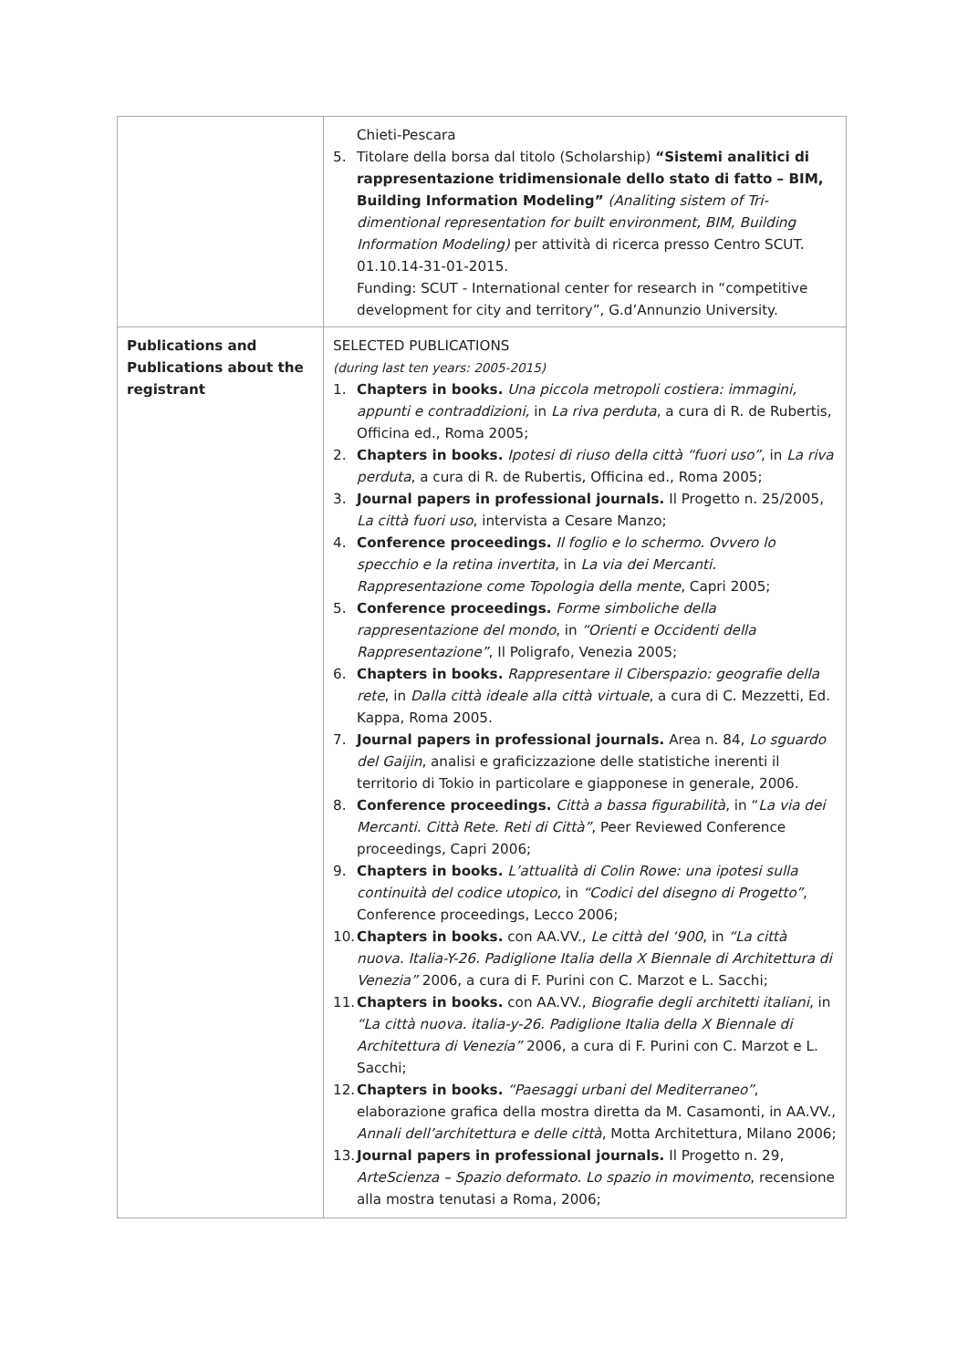| | Chieti-Pescara 5. Titolare della borsa dal titolo (Scholarship) “Sistemi analitici di rappresentazione tridimensionale dello stato di fatto – BIM, Building Information Modeling” (Analiting sistem of Tri-dimentional representation for built environment, BIM, Building Information Modeling) per attività di ricerca presso Centro SCUT. 01.10.14-31-01-2015. Funding: SCUT - International center for research in “competitive development for city and territory”, G.d’Annunzio University. |
| Publications and Publications about the registrant | SELECTED PUBLICATIONS (during last ten years: 2005-2015) 1. Chapters in books. Una piccola metropoli costiera: immagini, appunti e contraddizioni, in La riva perduta , a cura di R. de Rubertis, Officina ed., Roma 2005; 2. Chapters in books. Ipotesi di riuso della città “fuori uso” , in La riva perduta , a cura di R. de Rubertis, Officina ed., Roma 2005; 3. Journal papers in professional journals. Il Progetto n. 25/2005, La città fuori uso , intervista a Cesare Manzo; 4. Conference proceedings. Il foglio e lo schermo. Ovvero lo specchio e la retina invertita , in La via dei Mercanti. Rappresentazione come Topologia della mente , Capri 2005; 5. Conference proceedings. Forme simboliche della rappresentazione del mondo , in “Orienti e Occidenti della Rappresentazione” , Il Poligrafo, Venezia 2005; 6. Chapters in books. Rappresentare il Ciberspazio: geografie della rete , in Dalla città ideale alla città virtuale , a cura di C. Mezzetti, Ed. Kappa, Roma 2005. 7. Journal papers in professional journals. Area n. 84, Lo sguardo del Gaijin , analisi e graficizzazione delle statistiche inerenti il territorio di Tokio in particolare e giapponese in generale, 2006. 8. Conference proceedings. Città a bassa figurabilità , in “ La via dei Mercanti. Città Rete. Reti di Città” , Peer Reviewed Conference proceedings, Capri 2006; 9. Chapters in books. L’attualità di Colin Rowe: una ipotesi sulla continuità del codice utopico , in “Codici del disegno di Progetto” , Conference proceedings, Lecco 2006; 10. Chapters in books. con AA.VV., Le città del ‘900 , in “La città nuova. Italia-Y-26. Padiglione Italia della X Biennale di Architettura di Venezia” 2006, a cura di F. Purini con C. Marzot e L. Sacchi; 11. Chapters in books. con AA.VV., Biografie degli architetti italiani , in “La città nuova. italia-y-26. Padiglione Italia della X Biennale di Architettura di Venezia” 2006, a cura di F. Purini con C. Marzot e L. Sacchi; 12. Chapters in books. “Paesaggi urbani del Mediterraneo” , elaborazione grafica della mostra diretta da M. Casamonti, in AA.VV., Annali dell’architettura e delle città , Motta Architettura, Milano 2006; 13. Journal papers in professional journals. Il Progetto n. 29, ArteScienza – Spazio deformato. Lo spazio in movimento , recensione alla mostra tenutasi a Roma, 2006; |